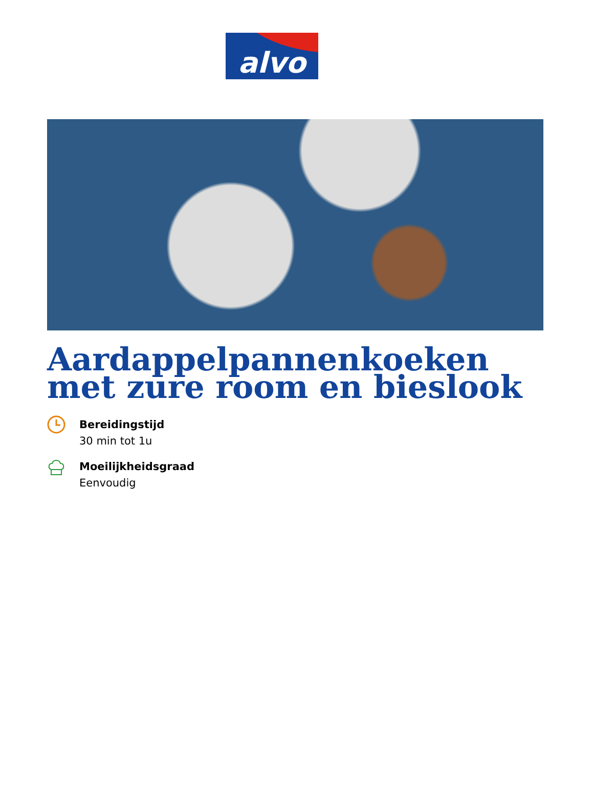alvo
Aardappelpannenkoeken met zure room en bieslook
Bereidingstijd
30 min tot 1u
Moeilijkheidsgraad
Eenvoudig